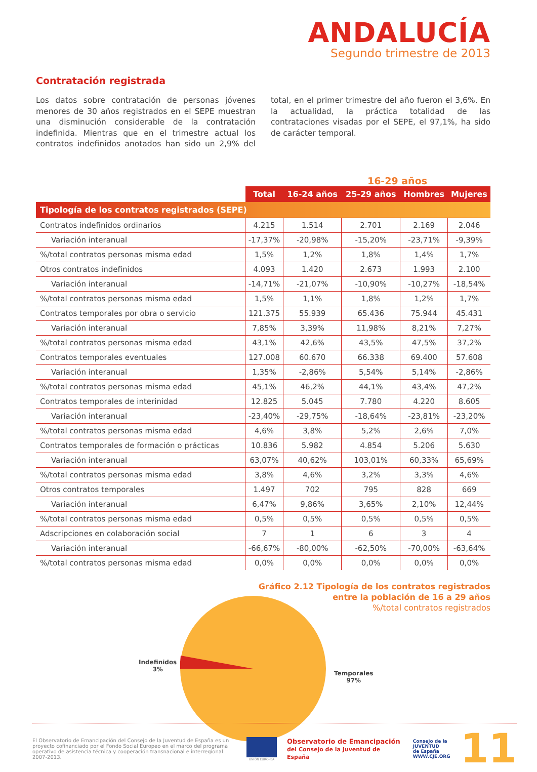ANDALUCÍA
Segundo trimestre de 2013
Contratación registrada
Los datos sobre contratación de personas jóvenes menores de 30 años registrados en el SEPE muestran una disminución considerable de la contratación indefinida. Mientras que en el trimestre actual los contratos indefinidos anotados han sido un 2,9% del total, en el primer trimestre del año fueron el 3,6%. En la actualidad, la práctica totalidad de las contrataciones visadas por el SEPE, el 97,1%, ha sido de carácter temporal.
16-29 años
| | Total | 16-24 años | 25-29 años | Hombres | Mujeres |
| --- | --- | --- | --- | --- | --- |
| Tipología de los contratos registrados (SEPE) | | | | | |
| Contratos indefinidos ordinarios | 4.215 | 1.514 | 2.701 | 2.169 | 2.046 |
| Variación interanual | -17,37% | -20,98% | -15,20% | -23,71% | -9,39% |
| %/total contratos personas misma edad | 1,5% | 1,2% | 1,8% | 1,4% | 1,7% |
| Otros contratos indefinidos | 4.093 | 1.420 | 2.673 | 1.993 | 2.100 |
| Variación interanual | -14,71% | -21,07% | -10,90% | -10,27% | -18,54% |
| %/total contratos personas misma edad | 1,5% | 1,1% | 1,8% | 1,2% | 1,7% |
| Contratos temporales por obra o servicio | 121.375 | 55.939 | 65.436 | 75.944 | 45.431 |
| Variación interanual | 7,85% | 3,39% | 11,98% | 8,21% | 7,27% |
| %/total contratos personas misma edad | 43,1% | 42,6% | 43,5% | 47,5% | 37,2% |
| Contratos temporales eventuales | 127.008 | 60.670 | 66.338 | 69.400 | 57.608 |
| Variación interanual | 1,35% | -2,86% | 5,54% | 5,14% | -2,86% |
| %/total contratos personas misma edad | 45,1% | 46,2% | 44,1% | 43,4% | 47,2% |
| Contratos temporales de interinidad | 12.825 | 5.045 | 7.780 | 4.220 | 8.605 |
| Variación interanual | -23,40% | -29,75% | -18,64% | -23,81% | -23,20% |
| %/total contratos personas misma edad | 4,6% | 3,8% | 5,2% | 2,6% | 7,0% |
| Contratos temporales de formación o prácticas | 10.836 | 5.982 | 4.854 | 5.206 | 5.630 |
| Variación interanual | 63,07% | 40,62% | 103,01% | 60,33% | 65,69% |
| %/total contratos personas misma edad | 3,8% | 4,6% | 3,2% | 3,3% | 4,6% |
| Otros contratos temporales | 1.497 | 702 | 795 | 828 | 669 |
| Variación interanual | 6,47% | 9,86% | 3,65% | 2,10% | 12,44% |
| %/total contratos personas misma edad | 0,5% | 0,5% | 0,5% | 0,5% | 0,5% |
| Adscripciones en colaboración social | 7 | 1 | 6 | 3 | 4 |
| Variación interanual | -66,67% | -80,00% | -62,50% | -70,00% | -63,64% |
| %/total contratos personas misma edad | 0,0% | 0,0% | 0,0% | 0,0% | 0,0% |
Gráfico 2.12 Tipología de los contratos registrados
entre la población de 16 a 29 años
%/total contratos registrados
Indefinidos
3%
Temporales
97%
El Observatorio de Emancipación del Consejo de la Juventud de España es un proyecto cofinanciado por el Fondo Social Europeo en el marco del programa operativo de asistencia técnica y cooperación transnacional e interregional 2007-2013.
UNIÓN EUROPEA
Observatorio de Emancipación
del Consejo de la Juventud de España
Consejo de la
JUVENTUD
de España
WWW.CJE.ORG
11